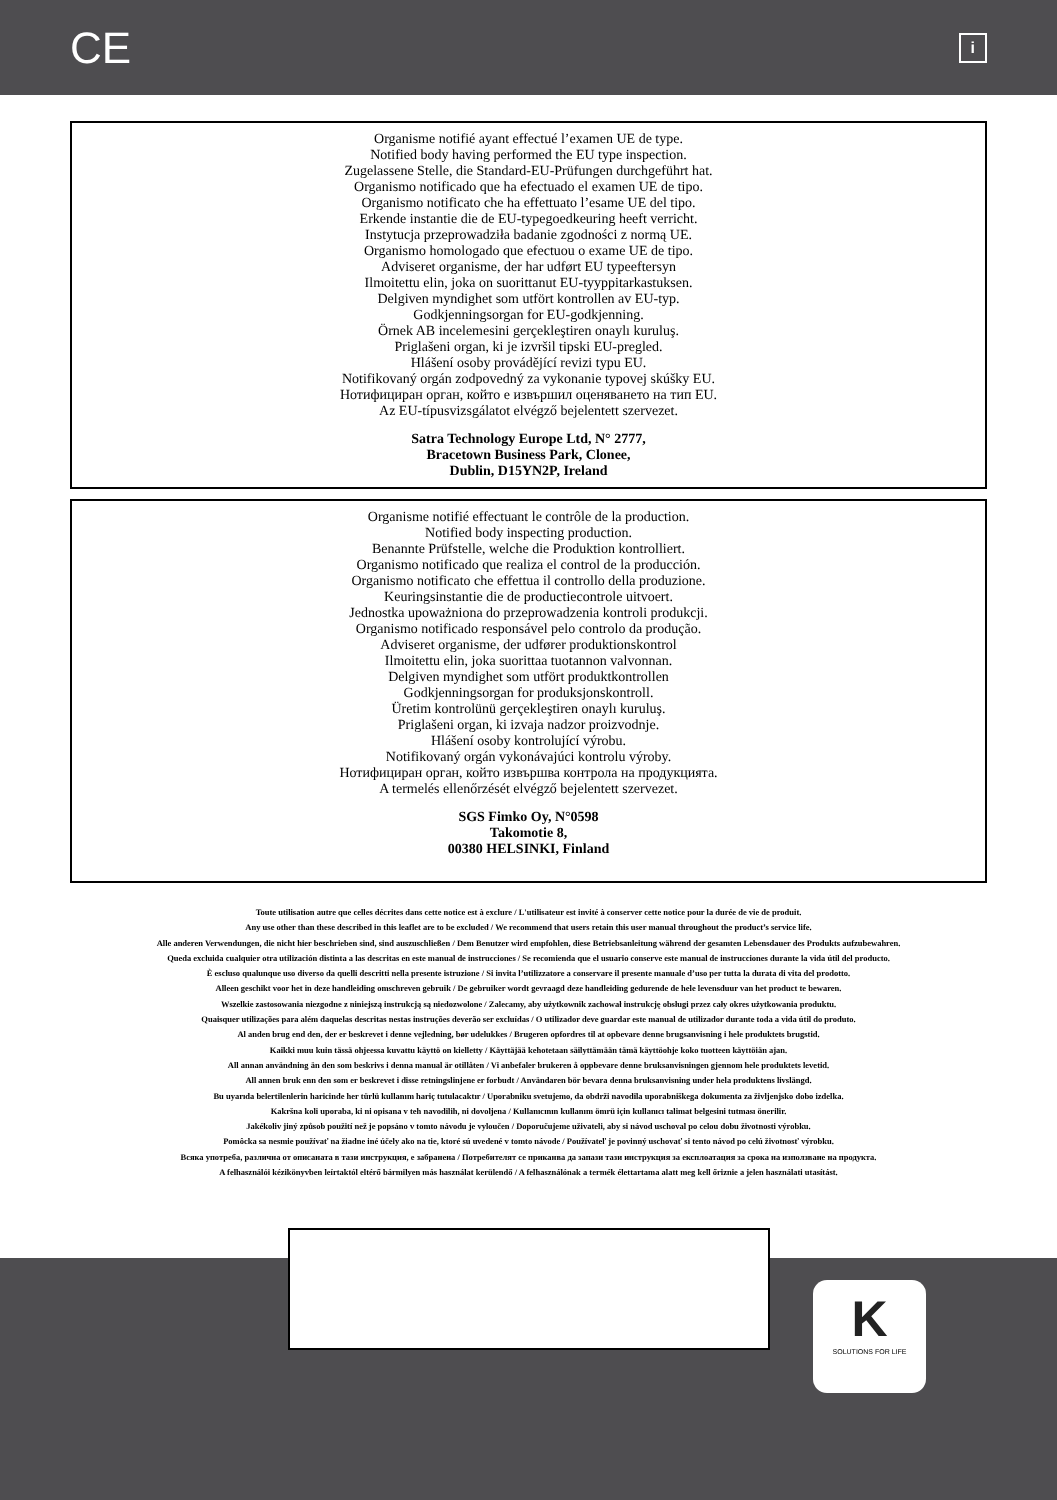CE i
Organisme notifié ayant effectué l’examen UE de type.
Notified body having performed the EU type inspection.
Zugelassene Stelle, die Standard-EU-Prüfungen durchgeführt hat.
Organismo notificado que ha efectuado el examen UE de tipo.
Organismo notificato che ha effettuato l’esame UE del tipo.
Erkende instantie die de EU-typegoedkeuring heeft verricht.
Instytucja przeprowadziła badanie zgodności z normą UE.
Organismo homologado que efectuou o exame UE de tipo.
Adviseret organisme, der har udført EU typeeftersyn
Ilmoitettu elin, joka on suorittanut EU-tyyppitarkastuksen.
Delgiven myndighet som utfört kontrollen av EU-typ.
Godkjenningsorgan for EU-godkjenning.
Örnek AB incelemesini gerçekleştiren onaylı kuruluş.
Priglašeni organ, ki je izvršil tipski EU-pregled.
Hlášení osoby provádějící revizi typu EU.
Notifikovaný orgán zodpovedný za vykonanie typovej skúšky EU.
Нотифициран орган, който е извършил оценяването на тип EU.
Az EU-típusvizsgálatot elvégző bejelentett szervezet.
Satra Technology Europe Ltd, N° 2777,
Bracetown Business Park, Clonee,
Dublin, D15YN2P, Ireland
Organisme notifié effectuant le contrôle de la production.
Notified body inspecting production.
Benannte Prüfstelle, welche die Produktion kontrolliert.
Organismo notificado que realiza el control de la producción.
Organismo notificato che effettua il controllo della produzione.
Keuringsinstantie die de productiecontrole uitvoert.
Jednostka upoważniona do przeprowadzenia kontroli produkcji.
Organismo notificado responsável pelo controlo da produção.
Adviseret organisme, der udfører produktionskontrol
Ilmoitettu elin, joka suorittaa tuotannon valvonnan.
Delgiven myndighet som utfört produktkontrollen
Godkjenningsorgan for produksjonskontroll.
Üretim kontrolünü gerçekleştiren onaylı kuruluş.
Priglašeni organ, ki izvaja nadzor proizvodnje.
Hlášení osoby kontrolující výrobu.
Notifikovaný orgán vykonávajúci kontrolu výroby.
Нотифициран орган, който извършва контрола на продукцията.
A termelés ellenőrzését elvégző bejelentett szervezet.
SGS Fimko Oy, N°0598
Takomotie 8,
00380 HELSINKI, Finland
Toute utilisation autre que celles décrites dans cette notice est à exclure / L'utilisateur est invité à conserver cette notice pour la durée de vie de produit.
Any use other than these described in this leaflet are to be excluded / We recommend that users retain this user manual throughout the product’s service life.
Alle anderen Verwendungen, die nicht hier beschrieben sind, sind auszuschließen / Dem Benutzer wird empfohlen, diese Betriebsanleitung während der gesamten Lebensdauer des Produkts aufzubewahren.
Queda excluida cualquier otra utilización distinta a las descritas en este manual de instrucciones / Se recomienda que el usuario conserve este manual de instrucciones durante la vida útil del producto.
È escluso qualunque uso diverso da quelli descritti nella presente istruzione / Si invita l’utilizzatore a conservare il presente manuale d’uso per tutta la durata di vita del prodotto.
Alleen geschikt voor het in deze handleiding omschreven gebruik / De gebruiker wordt gevraagd deze handleiding gedurende de hele levensduur van het product te bewaren.
Wszelkie zastosowania niezgodne z niniejszą instrukcją są niedozwolone / Zalecamy, aby użytkownik zachował instrukcję obsługi przez cały okres użytkowania produktu.
Quaisquer utilizações para além daquelas descritas nestas instruções deverão ser excluídas / O utilizador deve guardar este manual de utilizador durante toda a vida útil do produto.
Al anden brug end den, der er beskrevet i denne vejledning, bør udelukkes / Brugeren opfordres til at opbevare denne brugsanvisning i hele produktets brugstid.
Kaikki muu kuin tässä ohjeessa kuvattu käyttö on kielletty / Käyttäjää kehotetaan säilyttämään tämä käyttöohje koko tuotteen käyttöiän ajan.
All annan användning än den som beskrivs i denna manual är otillåten / Vi anbefaler brukeren å oppbevare denne bruksanvisningen gjennom hele produktets levetid.
All annen bruk enn den som er beskrevet i disse retningslinjene er forbudt / Användaren bör bevara denna bruksanvisning under hela produktens livslängd.
Bu uyarıda belertilenlerin haricinde her türlü kullanım hariç tutulacaktır / Uporabniku svetujemo, da obdrži navodila uporabniškega dokumenta za življenjsko dobo izdelka.
Kakršna koli uporaba, ki ni opisana v teh navodilih, ni dovoljena / Kullanıcının kullanım ömrü için kullanıcı talimat belgesini tutması önerilir.
Jakékoliv jiný způsob použití než je popsáno v tomto návodu je vyloučen / Doporučujeme uživateli, aby si návod uschoval po celou dobu životnosti výrobku.
Pomôcka sa nesmie používať na žiadne iné účely ako na tie, ktoré sú uvedené v tomto návode / Používateľ je povinný uschovať si tento návod po celú životnosť výrobku.
Всяка употреба, различна от описаната в тази инструкция, е забранена / Потребителят се приканва да запази тази инструкция за експлоатация за срока на използване на продукта.
A felhasználói kézikönyvben leírtaktól eltérő bármilyen más használat kerülendő / A felhasználónak a termék élettartama alatt meg kell őriznie a jelen használati utasítást.
K
SOLUTIONS FOR LIFE